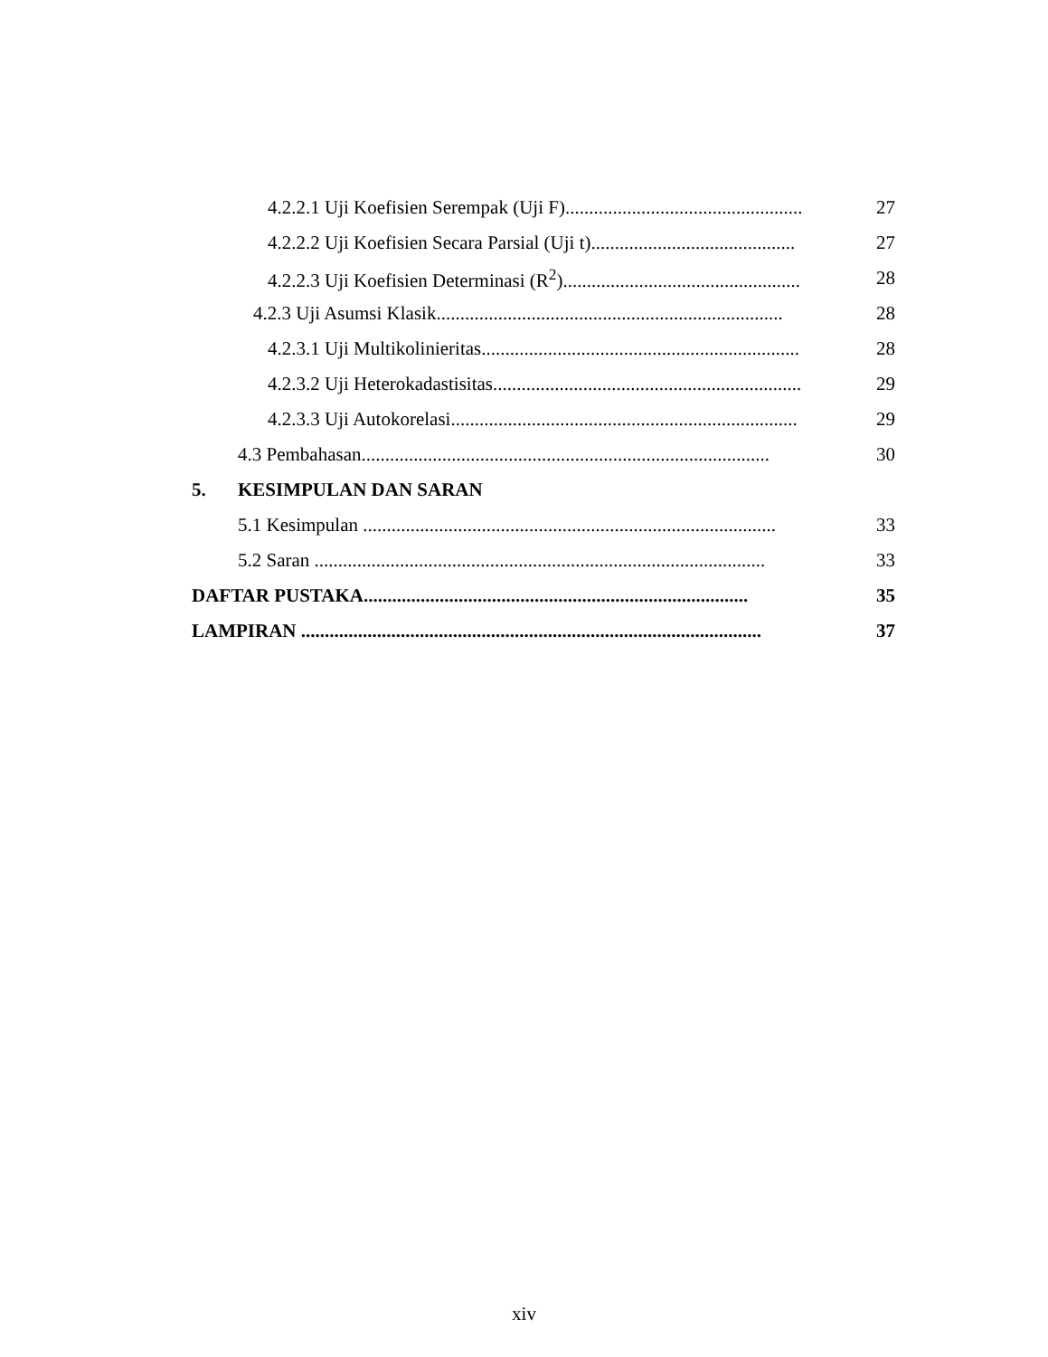4.2.2.1 Uji Koefisien Serempak (Uji F)..................................................
27
4.2.2.2 Uji Koefisien Secara Parsial (Uji t)...........................................
27
4.2.2.3 Uji Koefisien Determinasi (R<sup>2</sup>)..................................................
28
4.2.3 Uji Asumsi Klasik.........................................................................
28
4.2.3.1 Uji Multikolinieritas...................................................................
28
4.2.3.2 Uji Heterokadastisitas.................................................................
29
4.2.3.3 Uji Autokorelasi.........................................................................
29
4.3 Pembahasan......................................................................................
30
5. KESIMPULAN DAN SARAN
5.1 Kesimpulan .......................................................................................
33
5.2 Saran ...............................................................................................
33
DAFTAR PUSTAKA.................................................................................
35
LAMPIRAN .................................................................................................
37
xiv